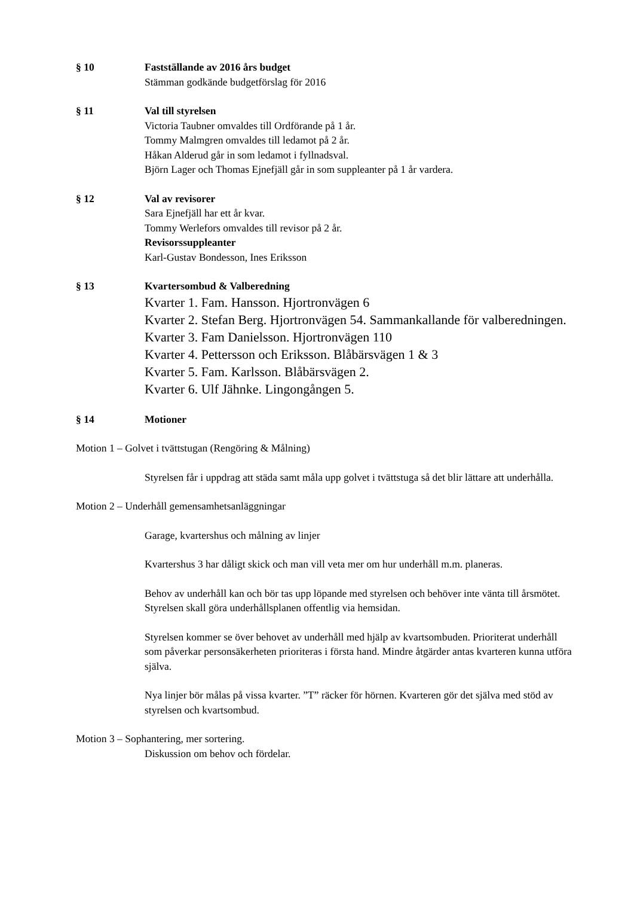§ 10 Fastställande av 2016 års budget
Stämman godkände budgetförslag för 2016
§ 11 Val till styrelsen
Victoria Taubner omvaldes till Ordförande på 1 år.
Tommy Malmgren omvaldes till ledamot på 2 år.
Håkan Alderud går in som ledamot i fyllnadsval.
Björn Lager och Thomas Ejnefjäll går in som suppleanter på 1 år vardera.
§ 12 Val av revisorer
Sara Ejnefjäll har ett år kvar.
Tommy Werlefors omvaldes till revisor på 2 år.
Revisorssuppleanter
Karl-Gustav Bondesson, Ines Eriksson
§ 13 Kvartersombud & Valberedning
Kvarter 1. Fam. Hansson. Hjortronvägen 6
Kvarter 2. Stefan Berg. Hjortronvägen 54. Sammankallande för valberedningen.
Kvarter 3. Fam Danielsson. Hjortronvägen 110
Kvarter 4. Pettersson och Eriksson. Blåbärsvägen 1 & 3
Kvarter 5. Fam. Karlsson. Blåbärsvägen 2.
Kvarter 6. Ulf Jähnke. Lingongången 5.
§ 14 Motioner
Motion 1 – Golvet i tvättstugan (Rengöring & Målning)
Styrelsen får i uppdrag att städa samt måla upp golvet i tvättstuga så det blir lättare att underhålla.
Motion 2 – Underhåll gemensamhetsanläggningar
Garage, kvartershus och målning av linjer
Kvartershus 3 har dåligt skick och man vill veta mer om hur underhåll m.m. planeras.
Behov av underhåll kan och bör tas upp löpande med styrelsen och behöver inte vänta till årsmötet. Styrelsen skall göra underhållsplanen offentlig via hemsidan.
Styrelsen kommer se över behovet av underhåll med hjälp av kvartsombuden. Prioriterat underhåll som påverkar personsäkerheten prioriteras i första hand. Mindre åtgärder antas kvarteren kunna utföra själva.
Nya linjer bör målas på vissa kvarter. ”T” räcker för hörnen. Kvarteren gör det själva med stöd av styrelsen och kvartsombud.
Motion 3 – Sophantering, mer sortering.
Diskussion om behov och fördelar.